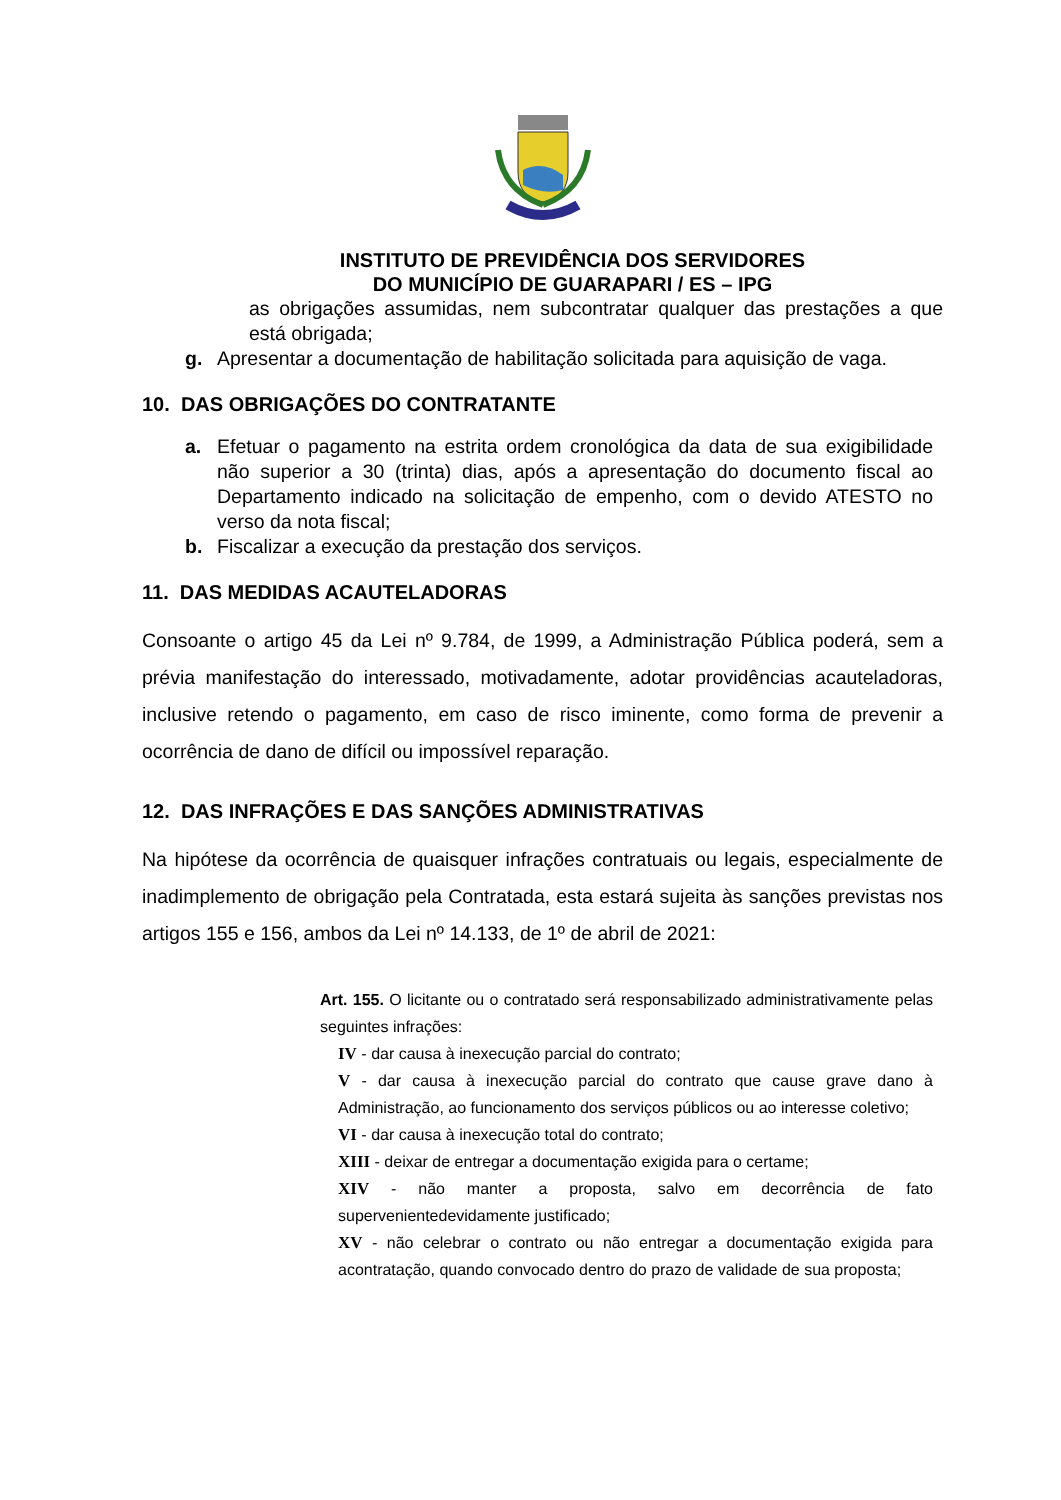INSTITUTO DE PREVIDÊNCIA DOS SERVIDORES
DO MUNICÍPIO DE GUARAPARI / ES – IPG
as obrigações assumidas, nem subcontratar qualquer das prestações a que está obrigada;
g. Apresentar a documentação de habilitação solicitada para aquisição de vaga.
10. DAS OBRIGAÇÕES DO CONTRATANTE
a. Efetuar o pagamento na estrita ordem cronológica da data de sua exigibilidade não superior a 30 (trinta) dias, após a apresentação do documento fiscal ao Departamento indicado na solicitação de empenho, com o devido ATESTO no verso da nota fiscal;
b. Fiscalizar a execução da prestação dos serviços.
11. DAS MEDIDAS ACAUTELADORAS
Consoante o artigo 45 da Lei nº 9.784, de 1999, a Administração Pública poderá, sem a prévia manifestação do interessado, motivadamente, adotar providências acauteladoras, inclusive retendo o pagamento, em caso de risco iminente, como forma de prevenir a ocorrência de dano de difícil ou impossível reparação.
12. DAS INFRAÇÕES E DAS SANÇÕES ADMINISTRATIVAS
Na hipótese da ocorrência de quaisquer infrações contratuais ou legais, especialmente de inadimplemento de obrigação pela Contratada, esta estará sujeita às sanções previstas nos artigos 155 e 156, ambos da Lei nº 14.133, de 1º de abril de 2021:
Art. 155. O licitante ou o contratado será responsabilizado administrativamente pelas seguintes infrações:
IV - dar causa à inexecução parcial do contrato;
V - dar causa à inexecução parcial do contrato que cause grave dano à Administração, ao funcionamento dos serviços públicos ou ao interesse coletivo;
VI - dar causa à inexecução total do contrato;
XIII - deixar de entregar a documentação exigida para o certame;
XIV - não manter a proposta, salvo em decorrência de fato supervenientedevidamente justificado;
XV - não celebrar o contrato ou não entregar a documentação exigida para acontratação, quando convocado dentro do prazo de validade de sua proposta;